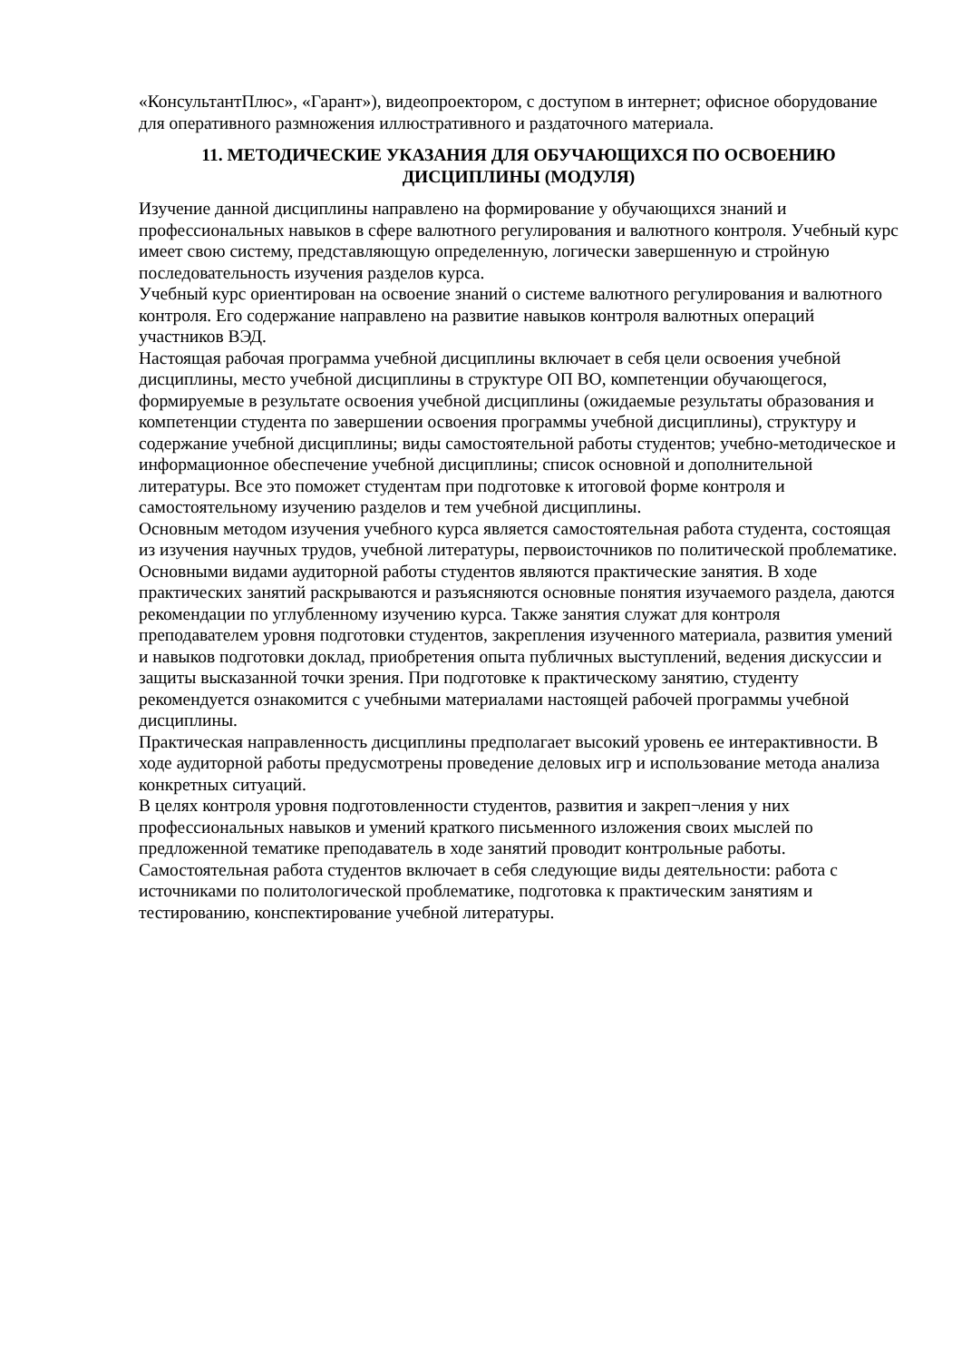«КонсультантПлюс», «Гарант»), видеопроектором, с доступом в интернет; офисное оборудование для оперативного размножения иллюстративного и раздаточного материала.
11. МЕТОДИЧЕСКИЕ УКАЗАНИЯ ДЛЯ ОБУЧАЮЩИХСЯ ПО ОСВОЕНИЮ ДИСЦИПЛИНЫ (МОДУЛЯ)
Изучение данной дисциплины направлено на формирование у обучающихся знаний и профессиональных навыков в сфере валютного регулирования и валютного контроля. Учебный курс имеет свою систему, представляющую определенную, логически завершенную и стройную последовательность изучения разделов курса.
Учебный курс ориентирован на освоение знаний о системе валютного регулирования и валютного контроля. Его содержание направлено на развитие навыков контроля валютных операций участников ВЭД.
Настоящая рабочая программа учебной дисциплины включает в себя цели освоения учебной дисциплины, место учебной дисциплины в структуре ОП ВО, компетенции обучающегося, формируемые в результате освоения учебной дисциплины (ожидаемые результаты образования и компетенции студента по завершении освоения программы учебной дисциплины), структуру и содержание учебной дисциплины; виды самостоятельной работы студентов; учебно-методическое и информационное обеспечение учебной дисциплины; список основной и дополнительной литературы. Все это поможет студентам при подготовке к итоговой форме контроля и самостоятельному изучению разделов и тем учебной дисциплины.
Основным методом изучения учебного курса является самостоятельная работа студента, состоящая из изучения научных трудов, учебной литературы, первоисточников по политической проблематике. Основными видами аудиторной работы студентов являются практические занятия. В ходе практических занятий раскрываются и разъясняются основные понятия изучаемого раздела, даются рекомендации по углубленному изучению курса. Также занятия служат для контроля преподавателем уровня подготовки студентов, закрепления изученного материала, развития умений и навыков подготовки доклад, приобретения опыта публичных выступлений, ведения дискуссии и защиты высказанной точки зрения. При подготовке к практическому занятию, студенту рекомендуется ознакомится с учебными материалами настоящей рабочей программы учебной дисциплины.
Практическая направленность дисциплины предполагает высокий уровень ее интерактивности. В ходе аудиторной работы предусмотрены проведение деловых игр и использование метода анализа конкретных ситуаций.
В целях контроля уровня подготовленности студентов, развития и закреп¬ления у них профессиональных навыков и умений краткого письменного изложения своих мыслей по предложенной тематике преподаватель в ходе занятий проводит контрольные работы.
Самостоятельная работа студентов включает в себя следующие виды деятельности: работа с источниками по политологической проблематике, подготовка к практическим занятиям и тестированию, конспектирование учебной литературы.